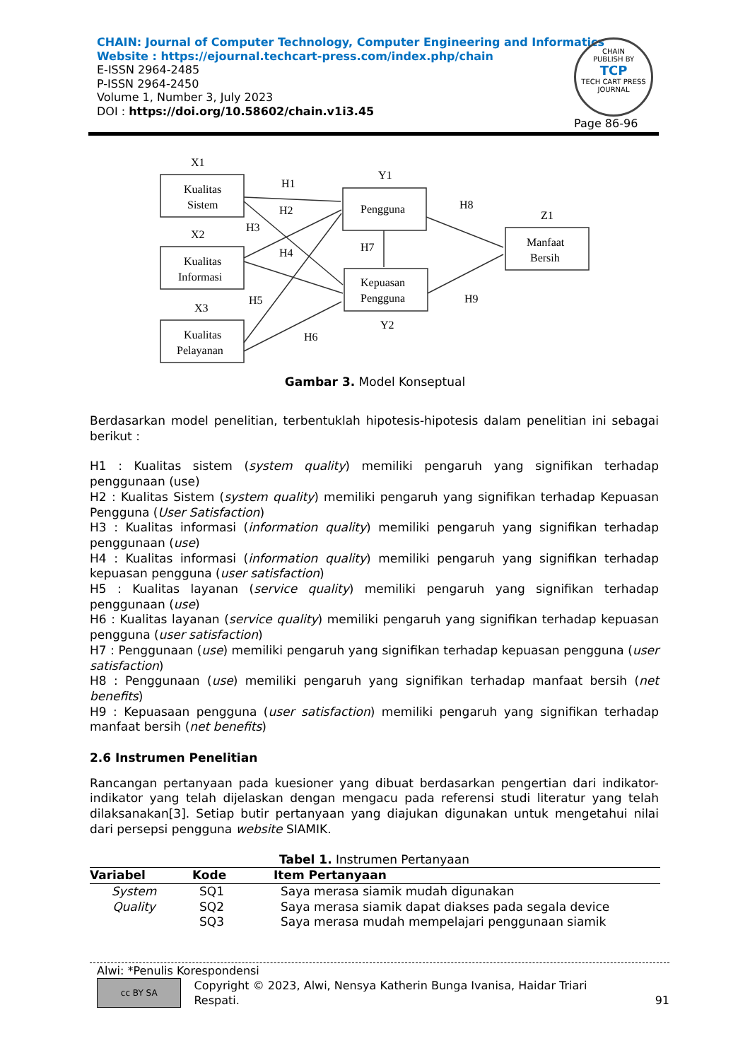CHAIN: Journal of Computer Technology, Computer Engineering and Informatics
Website : https://ejournal.techcart-press.com/index.php/chain
E-ISSN 2964-2485
P-ISSN 2964-2450
Volume 1, Number 3, July 2023
DOI : https://doi.org/10.58602/chain.v1i3.45
CHAIN
PUBLISH BY
TCP
TECH CART PRESS
JOURNAL
Page 86-96
X1
Kualitas
Sistem
X2
Kualitas
Informasi
X3
Kualitas
Pelayanan
Y1
Pengguna
Kepuasan
Pengguna
Y2
Z1
Manfaat
Bersih
H1
H2
H3
H4
H5
H6
H7
H8
H9
Gambar 3. Model Konseptual
Berdasarkan model penelitian, terbentuklah hipotesis-hipotesis dalam penelitian ini sebagai berikut :
H1 : Kualitas sistem (system quality) memiliki pengaruh yang signifikan terhadap penggunaan (use)
H2 : Kualitas Sistem (system quality) memiliki pengaruh yang signifikan terhadap Kepuasan Pengguna (User Satisfaction)
H3 : Kualitas informasi (information quality) memiliki pengaruh yang signifikan terhadap penggunaan (use)
H4 : Kualitas informasi (information quality) memiliki pengaruh yang signifikan terhadap kepuasan pengguna (user satisfaction)
H5 : Kualitas layanan (service quality) memiliki pengaruh yang signifikan terhadap penggunaan (use)
H6 : Kualitas layanan (service quality) memiliki pengaruh yang signifikan terhadap kepuasan pengguna (user satisfaction)
H7 : Penggunaan (use) memiliki pengaruh yang signifikan terhadap kepuasan pengguna (user satisfaction)
H8 : Penggunaan (use) memiliki pengaruh yang signifikan terhadap manfaat bersih (net benefits)
H9 : Kepuasaan pengguna (user satisfaction) memiliki pengaruh yang signifikan terhadap manfaat bersih (net benefits)
2.6 Instrumen Penelitian
Rancangan pertanyaan pada kuesioner yang dibuat berdasarkan pengertian dari indikator-indikator yang telah dijelaskan dengan mengacu pada referensi studi literatur yang telah dilaksanakan[3]. Setiap butir pertanyaan yang diajukan digunakan untuk mengetahui nilai dari persepsi pengguna website SIAMIK.
Tabel 1. Instrumen Pertanyaan
| Variabel | Kode | Item Pertanyaan |
| --- | --- | --- |
| System | SQ1 | Saya merasa siamik mudah digunakan |
| Quality | SQ2 | Saya merasa siamik dapat diakses pada segala device |
| | SQ3 | Saya merasa mudah mempelajari penggunaan siamik |
Alwi: *Penulis Korespondensi
cc BY SA
Copyright © 2023, Alwi, Nensya Katherin Bunga Ivanisa, Haidar Triari Respati.
91